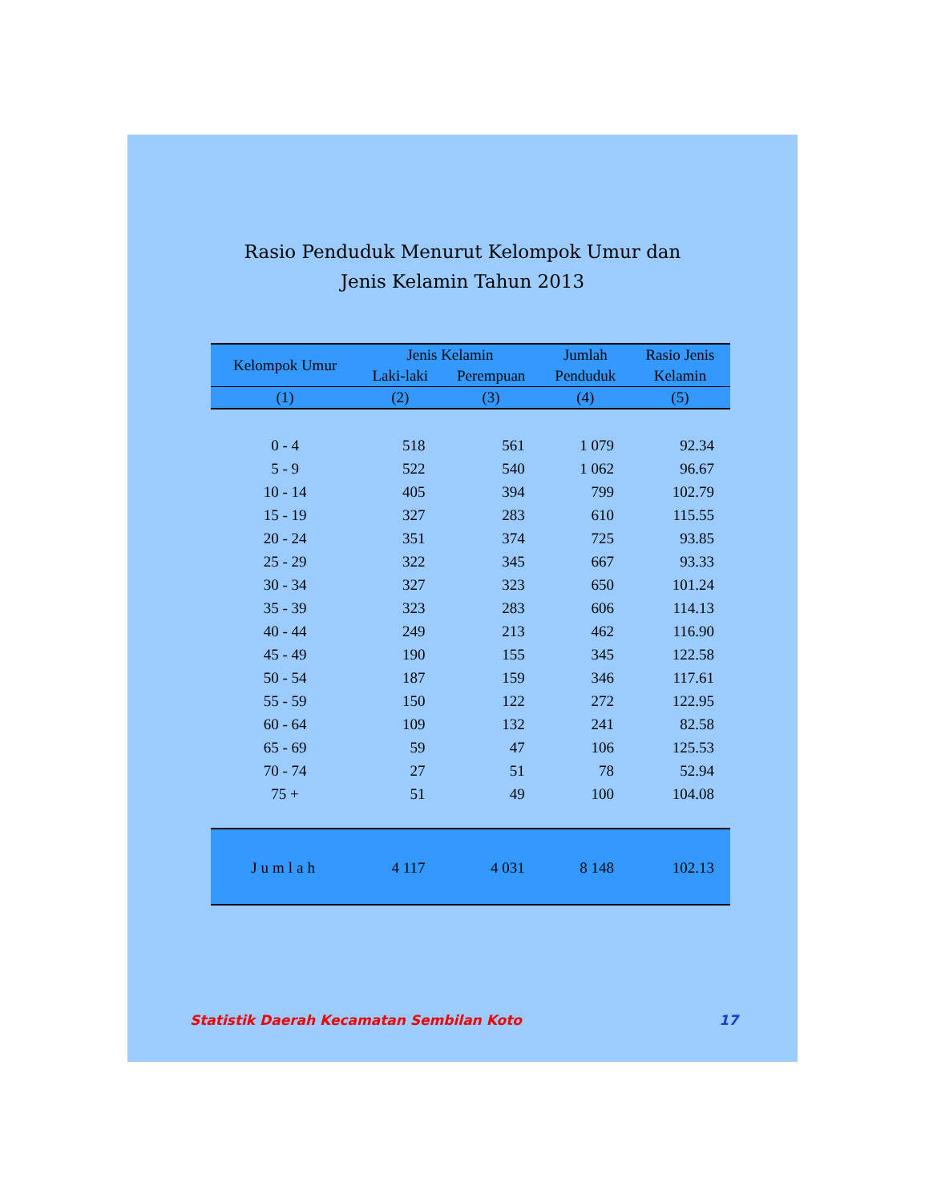Rasio Penduduk Menurut Kelompok Umur dan
Jenis Kelamin Tahun 2013
| Kelompok Umur | Jenis Kelamin | | Jumlah | Rasio Jenis |
| --- | --- | --- | --- | --- |
| | Laki-laki | Perempuan | Penduduk | Kelamin |
| (1) | (2) | (3) | (4) | (5) |
| 0 - 4 | 518 | 561 | 1 079 | 92.34 |
| 5 - 9 | 522 | 540 | 1 062 | 96.67 |
| 10 - 14 | 405 | 394 | 799 | 102.79 |
| 15 - 19 | 327 | 283 | 610 | 115.55 |
| 20 - 24 | 351 | 374 | 725 | 93.85 |
| 25 - 29 | 322 | 345 | 667 | 93.33 |
| 30 - 34 | 327 | 323 | 650 | 101.24 |
| 35 - 39 | 323 | 283 | 606 | 114.13 |
| 40 - 44 | 249 | 213 | 462 | 116.90 |
| 45 - 49 | 190 | 155 | 345 | 122.58 |
| 50 - 54 | 187 | 159 | 346 | 117.61 |
| 55 - 59 | 150 | 122 | 272 | 122.95 |
| 60 - 64 | 109 | 132 | 241 | 82.58 |
| 65 - 69 | 59 | 47 | 106 | 125.53 |
| 70 - 74 | 27 | 51 | 78 | 52.94 |
| 75 + | 51 | 49 | 100 | 104.08 |
| Jumlah | 4 117 | 4 031 | 8 148 | 102.13 |
Statistik Daerah Kecamatan Sembilan Koto 17